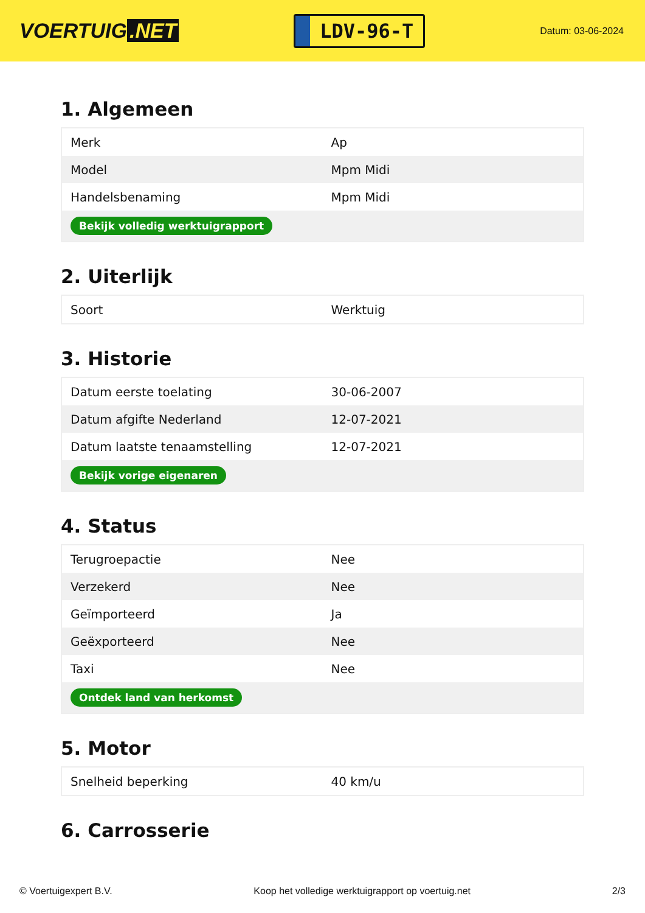VOERTUIG.NET
LDV-96-T
Datum: 03-06-2024
1. Algemeen
| Merk | Ap |
| Model | Mpm Midi |
| Handelsbenaming | Mpm Midi |
| Bekijk volledig werktuigrapport | |
2. Uiterlijk
| Soort | Werktuig |
3. Historie
| Datum eerste toelating | 30-06-2007 |
| Datum afgifte Nederland | 12-07-2021 |
| Datum laatste tenaamstelling | 12-07-2021 |
| Bekijk vorige eigenaren | |
4. Status
| Terugroepactie | Nee |
| Verzekerd | Nee |
| Geïmporteerd | Ja |
| Geëxporteerd | Nee |
| Taxi | Nee |
| Ontdek land van herkomst | |
5. Motor
| Snelheid beperking | 40 km/u |
6. Carrosserie
© Voertuigexpert B.V. Koop het volledige werktuigrapport op voertuig.net 2/3